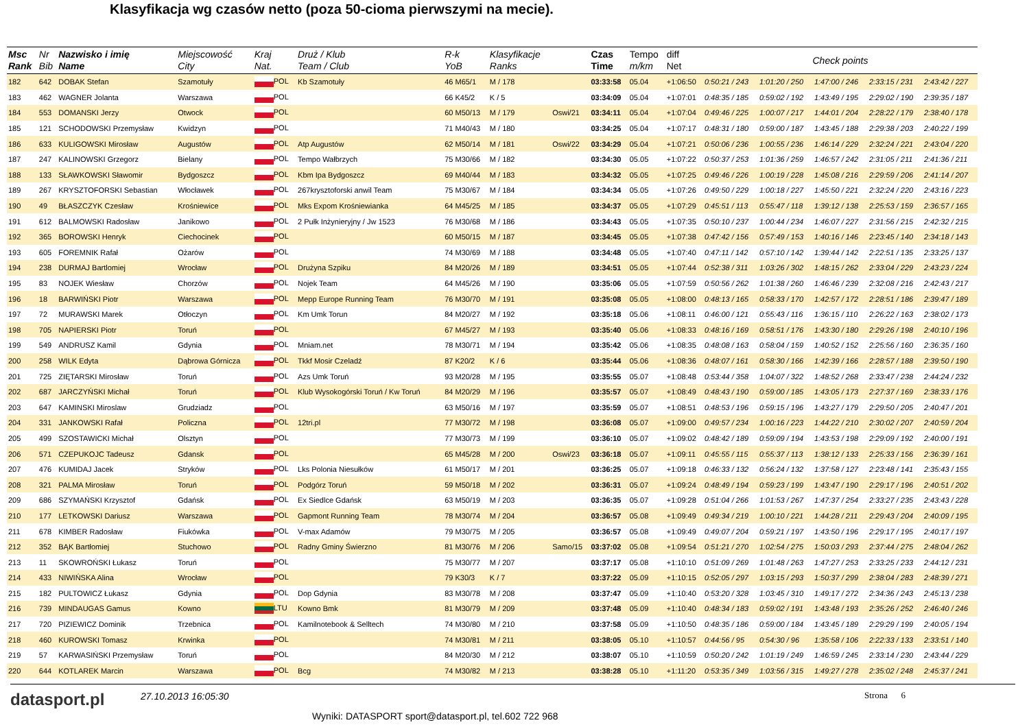Klasyfikacja wg czasów netto (poza 50-cioma pierwszymi na mecie).
| Msc Rank | Nr Bib | Nazwisko i imię Name | Miejscowość City | Kraj Nat. | Druż / Klub Team / Club | R-k YoB | Klasyfikacje Ranks | | Czas Time | Tempo m/km | diff Net | Check points | | | | |
| --- | --- | --- | --- | --- | --- | --- | --- | --- | --- | --- | --- | --- | --- | --- | --- | --- |
| 182 | 642 | DOBAK Stefan | Szamotuły | POL | Kb Szamotuły | 46 M65/1 | M / 178 | | 03:33:58 | 05.04 | +1:06:50 | 0:50:21 / 243 | 1:01:20 / 250 | 1:47:00 / 246 | 2:33:15 / 231 | 2:43:42 / 227 |
| 183 | 462 | WAGNER Jolanta | Warszawa | POL | | 66 K45/2 | K / 5 | | 03:34:09 | 05.04 | +1:07:01 | 0:48:35 / 185 | 0:59:02 / 192 | 1:43:49 / 195 | 2:29:02 / 190 | 2:39:35 / 187 |
| 184 | 553 | DOMANSKI Jerzy | Otwock | POL | | 60 M50/13 | M / 179 | Oswi/21 | 03:34:11 | 05.04 | +1:07:04 | 0:49:46 / 225 | 1:00:07 / 217 | 1:44:01 / 204 | 2:28:22 / 179 | 2:38:40 / 178 |
| 185 | 121 | SCHODOWSKI Przemysław | Kwidzyn | POL | | 71 M40/43 | M / 180 | | 03:34:25 | 05.04 | +1:07:17 | 0:48:31 / 180 | 0:59:00 / 187 | 1:43:45 / 188 | 2:29:38 / 203 | 2:40:22 / 199 |
| 186 | 633 | KULIGOWSKI Mirosław | Augustów | POL | Atp Augustów | 62 M50/14 | M / 181 | Oswi/22 | 03:34:29 | 05.04 | +1:07:21 | 0:50:06 / 236 | 1:00:55 / 236 | 1:46:14 / 229 | 2:32:24 / 221 | 2:43:04 / 220 |
| 187 | 247 | KALINOWSKI Grzegorz | Bielany | POL | Tempo Wałbrzych | 75 M30/66 | M / 182 | | 03:34:30 | 05.05 | +1:07:22 | 0:50:37 / 253 | 1:01:36 / 259 | 1:46:57 / 242 | 2:31:05 / 211 | 2:41:36 / 211 |
| 188 | 133 | SŁAWKOWSKI Sławomir | Bydgoszcz | POL | Kbm Ipa Bydgoszcz | 69 M40/44 | M / 183 | | 03:34:32 | 05.05 | +1:07:25 | 0:49:46 / 226 | 1:00:19 / 228 | 1:45:08 / 216 | 2:29:59 / 206 | 2:41:14 / 207 |
| 189 | 267 | KRYSZTOFORSKI Sebastian | Włocławek | POL | 267krysztoforski anwil Team | 75 M30/67 | M / 184 | | 03:34:34 | 05.05 | +1:07:26 | 0:49:50 / 229 | 1:00:18 / 227 | 1:45:50 / 221 | 2:32:24 / 220 | 2:43:16 / 223 |
| 190 | 49 | BŁASZCZYK Czesław | Krośniewice | POL | Mks Expom Krośniewianka | 64 M45/25 | M / 185 | | 03:34:37 | 05.05 | +1:07:29 | 0:45:51 / 113 | 0:55:47 / 118 | 1:39:12 / 138 | 2:25:53 / 159 | 2:36:57 / 165 |
| 191 | 612 | BALMOWSKI Radosław | Janikowo | POL | 2 Pułk Inżynieryjny / Jw 1523 | 76 M30/68 | M / 186 | | 03:34:43 | 05.05 | +1:07:35 | 0:50:10 / 237 | 1:00:44 / 234 | 1:46:07 / 227 | 2:31:56 / 215 | 2:42:32 / 215 |
| 192 | 365 | BOROWSKI Henryk | Ciechocinek | POL | | 60 M50/15 | M / 187 | | 03:34:45 | 05.05 | +1:07:38 | 0:47:42 / 156 | 0:57:49 / 153 | 1:40:16 / 146 | 2:23:45 / 140 | 2:34:18 / 143 |
| 193 | 605 | FOREMNIK Rafał | Ożarów | POL | | 74 M30/69 | M / 188 | | 03:34:48 | 05.05 | +1:07:40 | 0:47:11 / 142 | 0:57:10 / 142 | 1:39:44 / 142 | 2:22:51 / 135 | 2:33:25 / 137 |
| 194 | 238 | DURMAJ Bartlomiej | Wrocław | POL | Drużyna Szpiku | 84 M20/26 | M / 189 | | 03:34:51 | 05.05 | +1:07:44 | 0:52:38 / 311 | 1:03:26 / 302 | 1:48:15 / 262 | 2:33:04 / 229 | 2:43:23 / 224 |
| 195 | 83 | NOJEK Wiesław | Chorzów | POL | Nojek Team | 64 M45/26 | M / 190 | | 03:35:06 | 05.05 | +1:07:59 | 0:50:56 / 262 | 1:01:38 / 260 | 1:46:46 / 239 | 2:32:08 / 216 | 2:42:43 / 217 |
| 196 | 18 | BARWIŃSKI Piotr | Warszawa | POL | Mepp Europe Running Team | 76 M30/70 | M / 191 | | 03:35:08 | 05.05 | +1:08:00 | 0:48:13 / 165 | 0:58:33 / 170 | 1:42:57 / 172 | 2:28:51 / 186 | 2:39:47 / 189 |
| 197 | 72 | MURAWSKI Marek | Otłoczyn | POL | Km Umk Torun | 84 M20/27 | M / 192 | | 03:35:18 | 05.06 | +1:08:11 | 0:46:00 / 121 | 0:55:43 / 116 | 1:36:15 / 110 | 2:26:22 / 163 | 2:38:02 / 173 |
| 198 | 705 | NAPIERSKI Piotr | Toruń | POL | | 67 M45/27 | M / 193 | | 03:35:40 | 05.06 | +1:08:33 | 0:48:16 / 169 | 0:58:51 / 176 | 1:43:30 / 180 | 2:29:26 / 198 | 2:40:10 / 196 |
| 199 | 549 | ANDRUSZ Kamil | Gdynia | POL | Mniam.net | 78 M30/71 | M / 194 | | 03:35:42 | 05.06 | +1:08:35 | 0:48:08 / 163 | 0:58:04 / 159 | 1:40:52 / 152 | 2:25:56 / 160 | 2:36:35 / 160 |
| 200 | 258 | WILK Edyta | Dąbrowa Górnicza | POL | Tkkf Mosir Czeladź | 87 K20/2 | K / 6 | | 03:35:44 | 05.06 | +1:08:36 | 0:48:07 / 161 | 0:58:30 / 166 | 1:42:39 / 166 | 2:28:57 / 188 | 2:39:50 / 190 |
| 201 | 725 | ZIĘTARSKI Mirosław | Toruń | POL | Azs Umk Toruń | 93 M20/28 | M / 195 | | 03:35:55 | 05.07 | +1:08:48 | 0:53:44 / 358 | 1:04:07 / 322 | 1:48:52 / 268 | 2:33:47 / 238 | 2:44:24 / 232 |
| 202 | 687 | JARCZYŃSKI Michał | Toruń | POL | Klub Wysokogórski Toruń / Kw Toruń | 84 M20/29 | M / 196 | | 03:35:57 | 05.07 | +1:08:49 | 0:48:43 / 190 | 0:59:00 / 185 | 1:43:05 / 173 | 2:27:37 / 169 | 2:38:33 / 176 |
| 203 | 647 | KAMINSKI Miroslaw | Grudziadz | POL | | 63 M50/16 | M / 197 | | 03:35:59 | 05.07 | +1:08:51 | 0:48:53 / 196 | 0:59:15 / 196 | 1:43:27 / 179 | 2:29:50 / 205 | 2:40:47 / 201 |
| 204 | 331 | JANKOWSKI Rafał | Policzna | POL | 12tri.pl | 77 M30/72 | M / 198 | | 03:36:08 | 05.07 | +1:09:00 | 0:49:57 / 234 | 1:00:16 / 223 | 1:44:22 / 210 | 2:30:02 / 207 | 2:40:59 / 204 |
| 205 | 499 | SZOSTAWICKI Michał | Olsztyn | POL | | 77 M30/73 | M / 199 | | 03:36:10 | 05.07 | +1:09:02 | 0:48:42 / 189 | 0:59:09 / 194 | 1:43:53 / 198 | 2:29:09 / 192 | 2:40:00 / 191 |
| 206 | 571 | CZEPUKOJC Tadeusz | Gdansk | POL | | 65 M45/28 | M / 200 | Oswi/23 | 03:36:18 | 05.07 | +1:09:11 | 0:45:55 / 115 | 0:55:37 / 113 | 1:38:12 / 133 | 2:25:33 / 156 | 2:36:39 / 161 |
| 207 | 476 | KUMIDAJ Jacek | Stryków | POL | Lks Polonia Niesułków | 61 M50/17 | M / 201 | | 03:36:25 | 05.07 | +1:09:18 | 0:46:33 / 132 | 0:56:24 / 132 | 1:37:58 / 127 | 2:23:48 / 141 | 2:35:43 / 155 |
| 208 | 321 | PALMA Mirosław | Toruń | POL | Podgórz Toruń | 59 M50/18 | M / 202 | | 03:36:31 | 05.07 | +1:09:24 | 0:48:49 / 194 | 0:59:23 / 199 | 1:43:47 / 190 | 2:29:17 / 196 | 2:40:51 / 202 |
| 209 | 686 | SZYMAŃSKI Krzysztof | Gdańsk | POL | Ex Siedlce Gdańsk | 63 M50/19 | M / 203 | | 03:36:35 | 05.07 | +1:09:28 | 0:51:04 / 266 | 1:01:53 / 267 | 1:47:37 / 254 | 2:33:27 / 235 | 2:43:43 / 228 |
| 210 | 177 | LETKOWSKI Dariusz | Warszawa | POL | Gapmont Running Team | 78 M30/74 | M / 204 | | 03:36:57 | 05.08 | +1:09:49 | 0:49:34 / 219 | 1:00:10 / 221 | 1:44:28 / 211 | 2:29:43 / 204 | 2:40:09 / 195 |
| 211 | 678 | KIMBER Radosław | Fiukówka | POL | V-max Adamów | 79 M30/75 | M / 205 | | 03:36:57 | 05.08 | +1:09:49 | 0:49:07 / 204 | 0:59:21 / 197 | 1:43:50 / 196 | 2:29:17 / 195 | 2:40:17 / 197 |
| 212 | 352 | BĄK Bartłomiej | Stuchowo | POL | Radny Gminy Świerzno | 81 M30/76 | M / 206 | Samo/15 | 03:37:02 | 05.08 | +1:09:54 | 0:51:21 / 270 | 1:02:54 / 275 | 1:50:03 / 293 | 2:37:44 / 275 | 2:48:04 / 262 |
| 213 | 11 | SKOWROŃSKI Łukasz | Toruń | POL | | 75 M30/77 | M / 207 | | 03:37:17 | 05.08 | +1:10:10 | 0:51:09 / 269 | 1:01:48 / 263 | 1:47:27 / 253 | 2:33:25 / 233 | 2:44:12 / 231 |
| 214 | 433 | NIWIŃSKA Alina | Wrocław | POL | | 79 K30/3 | K / 7 | | 03:37:22 | 05.09 | +1:10:15 | 0:52:05 / 297 | 1:03:15 / 293 | 1:50:37 / 299 | 2:38:04 / 283 | 2:48:39 / 271 |
| 215 | 182 | PULTOWICZ Łukasz | Gdynia | POL | Dop Gdynia | 83 M30/78 | M / 208 | | 03:37:47 | 05.09 | +1:10:40 | 0:53:20 / 328 | 1:03:45 / 310 | 1:49:17 / 272 | 2:34:36 / 243 | 2:45:13 / 238 |
| 216 | 739 | MINDAUGAS Gamus | Kowno | LTU | Kowno Bmk | 81 M30/79 | M / 209 | | 03:37:48 | 05.09 | +1:10:40 | 0:48:34 / 183 | 0:59:02 / 191 | 1:43:48 / 193 | 2:35:26 / 252 | 2:46:40 / 246 |
| 217 | 720 | PIZIEWICZ Dominik | Trzebnica | POL | Kamilnotebook & Selltech | 74 M30/80 | M / 210 | | 03:37:58 | 05.09 | +1:10:50 | 0:48:35 / 186 | 0:59:00 / 184 | 1:43:45 / 189 | 2:29:29 / 199 | 2:40:05 / 194 |
| 218 | 460 | KUROWSKI Tomasz | Krwinka | POL | | 74 M30/81 | M / 211 | | 03:38:05 | 05.10 | +1:10:57 | 0:44:56 / 95 | 0:54:30 / 96 | 1:35:58 / 106 | 2:22:33 / 133 | 2:33:51 / 140 |
| 219 | 57 | KARWASIŃSKI Przemysław | Toruń | POL | | 84 M20/30 | M / 212 | | 03:38:07 | 05.10 | +1:10:59 | 0:50:20 / 242 | 1:01:19 / 249 | 1:46:59 / 245 | 2:33:14 / 230 | 2:43:44 / 229 |
| 220 | 644 | KOTLAREK Marcin | Warszawa | POL | Bcg | 74 M30/82 | M / 213 | | 03:38:28 | 05.10 | +1:11:20 | 0:53:35 / 349 | 1:03:56 / 315 | 1:49:27 / 278 | 2:35:02 / 248 | 2:45:37 / 241 |
datasport.pl
27.10.2013 16:05:30
Wyniki: DATASPORT sport@datasport.pl, tel.602 722 968
Strona 6